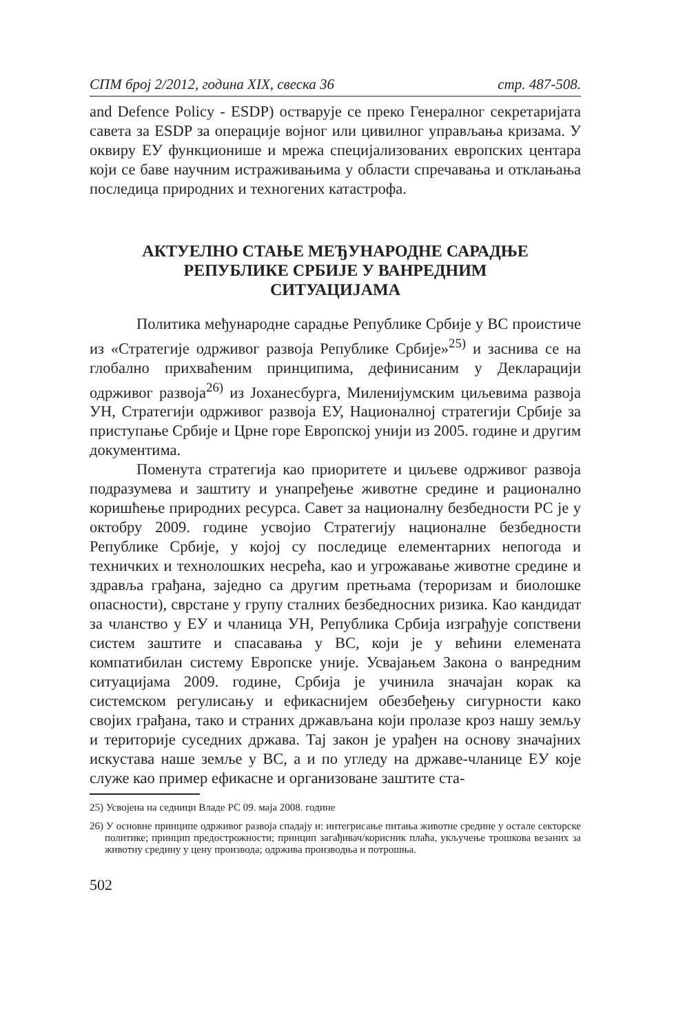СПМ број 2/2012, година XIX, свеска 36 стр. 487-508.
and Defence Policy - ESDP) остварује се преко Генералног секретаријата савета за ESDP за операције војног или цивилног управљања кризама. У оквиру ЕУ функционише и мрежа специјализованих европских центара који се баве научним истраживањима у области спречавања и отклањања последица природних и техногених катастрофа.
АКТУЕЛНО СТАЊЕ МЕЂУНАРОДНЕ САРАДЊЕ
РЕПУБЛИКЕ СРБИЈЕ У ВАНРЕДНИМ
СИТУАЦИЈАМА
Политика међународне сарадње Републике Србије у ВС проистиче из «Стратегије одрживог развоја Републике Србије»<sup>25)</sup> и заснива се на глобално прихваћеним принципима, дефинисаним у Декларацији одрживог развоја<sup>26)</sup> из Јоханесбурга, Миленијумским циљевима развоја УН, Стратегији одрживог развоја ЕУ, Националној стратегији Србије за приступање Србије и Црне горе Европској унији из 2005. године и другим документима.
Поменута стратегија као приоритете и циљеве одрживог развоја подразумева и заштиту и унапређење животне средине и рационално коришћење природних ресурса. Савет за националну безбедности РС је у октобру 2009. године усвојио Стратегију националне безбедности Републике Србије, у којој су последице елементарних непогода и техничких и технолошких несрећа, као и угрожавање животне средине и здравља грађана, заједно са другим претњама (тероризам и биолошке опасности), сврстане у групу сталних безбедносних ризика. Као кандидат за чланство у ЕУ и чланица УН, Република Србија изграђује сопствени систем заштите и спасавања у ВС, који је у већини елемената компатибилан систему Европске уније. Усвајањем Закона о ванредним ситуацијама 2009. године, Србија је учинила значајан корак ка системском регулисању и ефикаснијем обезбеђењу сигурности како својих грађана, тако и страних држављана који пролазе кроз нашу земљу и територије суседних држава. Тај закон је урађен на основу значајних искустава наше земље у ВС, а и по угледу на државе-чланице ЕУ које служе као пример ефикасне и организоване заштите ста-
25) Усвојена на седници Владе РС 09. маја 2008. године
26) У основне принципе одрживог развоја спадају и: интегрисање питања животне средине у остале секторске политике; принцип предострожности; принцип загађивач/корисник плаћа, укључење трошкова везаних за животну средину у цену производа; одржива производња и потрошња.
502